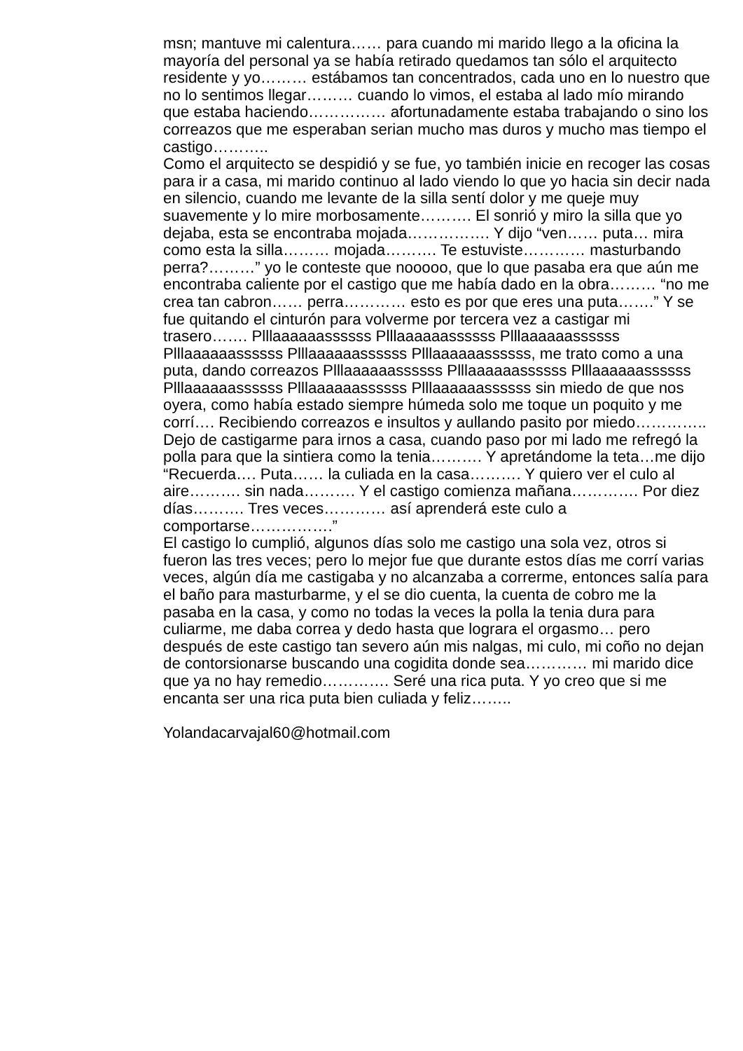msn; mantuve mi calentura…… para cuando mi marido llego a la oficina la mayoría del personal ya se había retirado quedamos tan sólo el arquitecto residente y yo……… estábamos tan concentrados, cada uno en lo nuestro que no lo sentimos llegar……… cuando lo vimos, el estaba al lado mío mirando que estaba haciendo…………… afortunadamente estaba trabajando o sino los correazos que me esperaban serian mucho mas duros y mucho mas tiempo el castigo………..
Como el arquitecto se despidió y se fue, yo también inicie en recoger las cosas para ir a casa, mi marido continuo al lado viendo lo que yo hacia sin decir nada en silencio, cuando me levante de la silla sentí dolor y me queje muy suavemente y lo mire morbosamente………. El sonrió y miro la silla que yo dejaba, esta se encontraba mojada……………. Y dijo “ven…… puta… mira como esta la silla……… mojada………. Te estuviste………… masturbando perra?………” yo le conteste que nooooo, que lo que pasaba era que aún me encontraba caliente por el castigo que me había dado en la obra……… “no me crea tan cabron…… perra………… esto es por que eres una puta…….” Y se fue quitando el cinturón para volverme por tercera vez a castigar mi trasero……. Plllaaaaaassssss Plllaaaaaassssss Plllaaaaaassssss Plllaaaaaassssss Plllaaaaaassssss Plllaaaaaassssss, me trato como a una puta, dando correazos Plllaaaaaassssss Plllaaaaaassssss Plllaaaaaassssss Plllaaaaaassssss Plllaaaaaassssss Plllaaaaaassssss sin miedo de que nos oyera, como había estado siempre húmeda solo me toque un poquito y me corrí…. Recibiendo correazos e insultos y aullando pasito por miedo…………..
Dejo de castigarme para irnos a casa, cuando paso por mi lado me refregó la polla para que la sintiera como la tenia………. Y apretándome la teta…me dijo “Recuerda…. Puta…… la culiada en la casa………. Y quiero ver el culo al aire………. sin nada………. Y el castigo comienza mañana…………. Por diez días………. Tres veces………… así aprenderá este culo a comportarse…………….”
El castigo lo cumplió, algunos días solo me castigo una sola vez, otros si fueron las tres veces; pero lo mejor fue que durante estos días me corrí varias veces, algún día me castigaba y no alcanzaba a correrme, entonces salía para el baño para masturbarme, y el se dio cuenta, la cuenta de cobro me la pasaba en la casa, y como no todas la veces la polla la tenia dura para culiarme, me daba correa y dedo hasta que lograra el orgasmo… pero después de este castigo tan severo aún mis nalgas, mi culo, mi coño no dejan de contorsionarse buscando una cogidita donde sea………… mi marido dice que ya no hay remedio…………. Seré una rica puta. Y yo creo que si me encanta ser una rica puta bien culiada y feliz……..
Yolandacarvajal60@hotmail.com